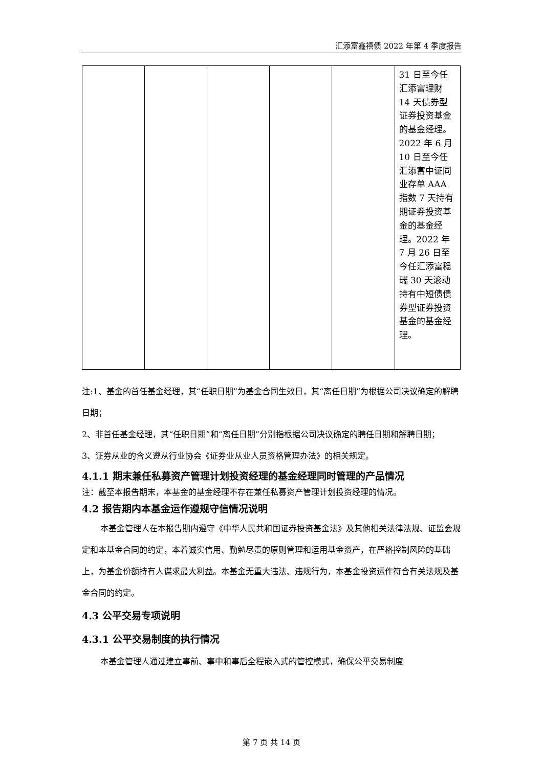汇添富鑫禧债 2022 年第 4 季度报告
| | | | | | 31 日至今任汇添富理财 14 天债券型证券投资基金的基金经理。2022 年 6 月 10 日至今任汇添富中证同业存单 AAA 指数 7 天持有期证券投资基金的基金经理。2022 年 7 月 26 日至今任汇添富稳瑞 30 天滚动持有中短债债券型证券投资基金的基金经理。 |
注:1、基金的首任基金经理，其“任职日期”为基金合同生效日，其“离任日期”为根据公司决议确定的解聘日期；
2、非首任基金经理，其“任职日期”和“离任日期”分别指根据公司决议确定的聘任日期和解聘日期；
3、证券从业的含义遵从行业协会《证券业从业人员资格管理办法》的相关规定。
4.1.1 期末兼任私募资产管理计划投资经理的基金经理同时管理的产品情况
注：截至本报告期末，本基金的基金经理不存在兼任私募资产管理计划投资经理的情况。
4.2 报告期内本基金运作遵规守信情况说明
本基金管理人在本报告期内遵守《中华人民共和国证券投资基金法》及其他相关法律法规、证监会规定和本基金合同的约定，本着诚实信用、勤勉尽责的原则管理和运用基金资产，在严格控制风险的基础上，为基金份额持有人谋求最大利益。本基金无重大违法、违规行为，本基金投资运作符合有关法规及基金合同的约定。
4.3 公平交易专项说明
4.3.1 公平交易制度的执行情况
本基金管理人通过建立事前、事中和事后全程嵌入式的管控模式，确保公平交易制度
第 7 页 共 14 页